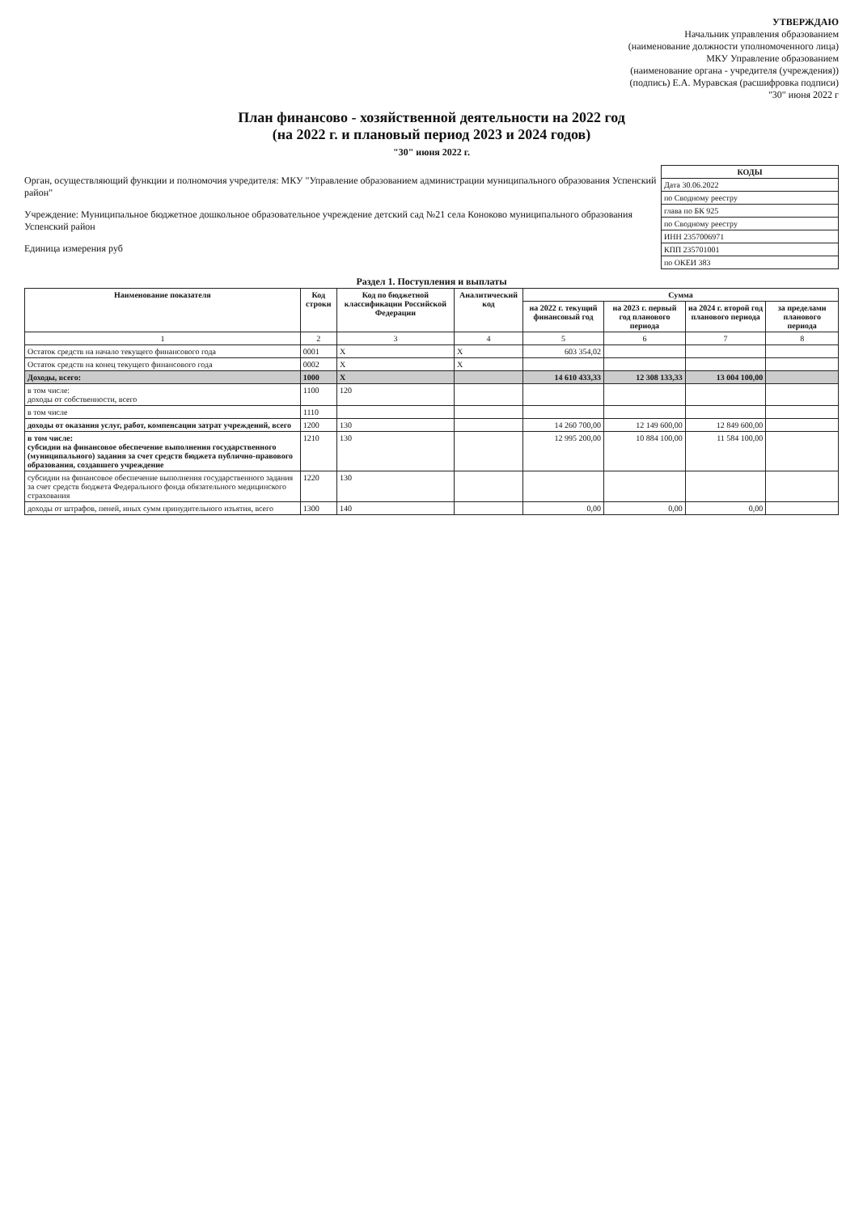УТВЕРЖДАЮ
Начальник управления образованием
(наименование должности уполномоченного лица)
МКУ Управление образованием
(наименование органа - учредителя (учреждения))
(подпись) Е.А. Муравская (расшифровка подписи)
"30" июня 2022 г
План финансово - хозяйственной деятельности на 2022 год
(на 2022 г. и плановый период 2023 и 2024 годов)
"30" июня 2022 г.
| КОДЫ |
| --- |
| Дата 30.06.2022 |
| по Сводному реестру |
| глава по БК 925 |
| по Сводному реестру |
| ИНН 2357006971 |
| КПП 235701001 |
| по ОКЕИ 383 |
Орган, осуществляющий функции и полномочия учредителя: МКУ "Управление образованием администрации муниципального образования Успенский район"
Учреждение: Муниципальное бюджетное дошкольное образовательное учреждение детский сад №21 села Коноково муниципального образования Успенский район
Единица измерения руб
Раздел 1. Поступления и выплаты
| Наименование показателя | Код строки | Код по бюджетной классификации Российской Федерации | Аналитический код | Сумма | | | |
| --- | --- | --- | --- | --- | --- | --- | --- |
| | | | | на 2022 г. текущий финансовый год | на 2023 г. первый год планового периода | на 2024 г. второй год планового периода | за пределами планового периода |
| 1 | 2 | 3 | 4 | 5 | 6 | 7 | 8 |
| Остаток средств на начало текущего финансового года | 0001 | X | X | 603 354,02 | | | |
| Остаток средств на конец текущего финансового года | 0002 | X | X | | | | |
| Доходы, всего: | 1000 | X | | 14 610 433,33 | 12 308 133,33 | 13 004 100,00 | |
| в том числе: доходы от собственности, всего | 1100 | 120 | | | | | |
| в том числе | 1110 | | | | | | |
| доходы от оказания услуг, работ, компенсации затрат учреждений, всего | 1200 | 130 | | 14 260 700,00 | 12 149 600,00 | 12 849 600,00 | |
| в том числе: субсидии на финансовое обеспечение выполнения государственного (муниципального) задания за счет средств бюджета публично-правового образования, создавшего учреждение | 1210 | 130 | | 12 995 200,00 | 10 884 100,00 | 11 584 100,00 | |
| субсидии на финансовое обеспечение выполнения государственного задания за счет средств бюджета Федерального фонда обязательного медицинского страхования | 1220 | 130 | | | | | |
| доходы от штрафов, пеней, иных сумм принудительного изъятия, всего | 1300 | 140 | | 0,00 | 0,00 | 0,00 | |